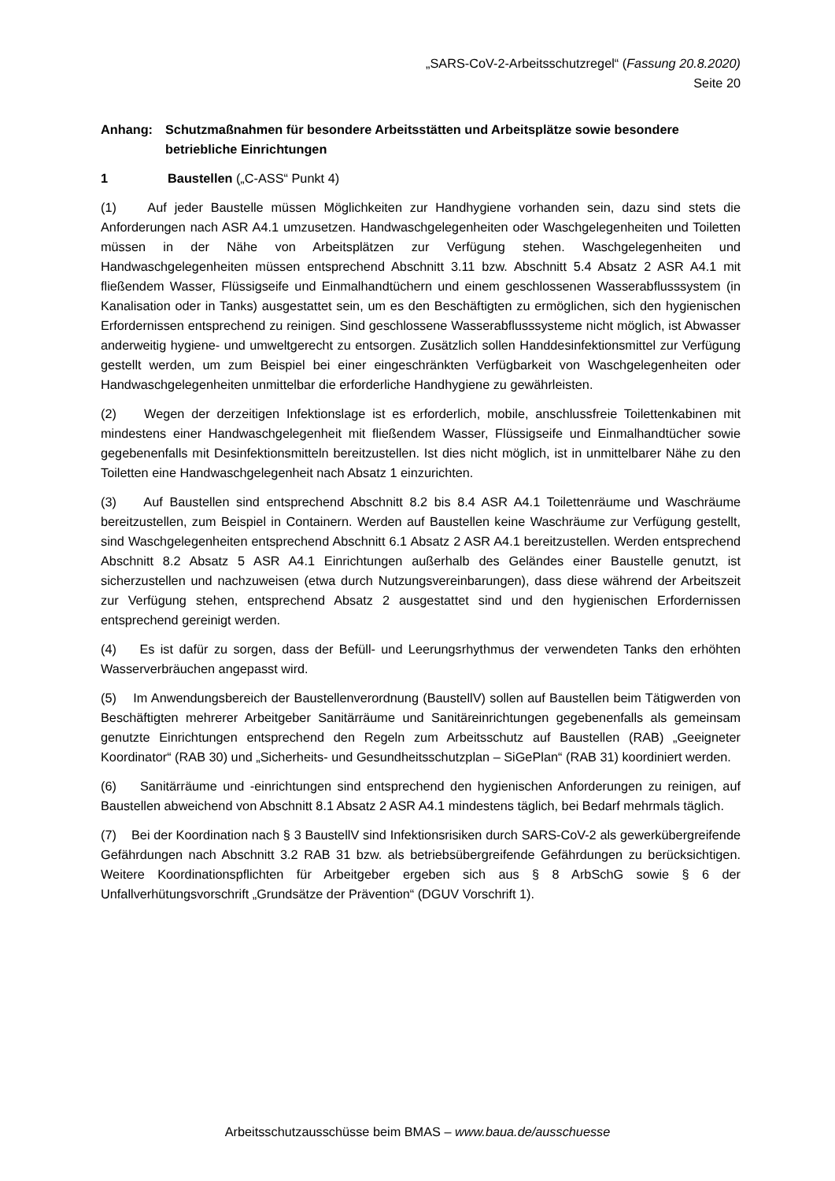„SARS-CoV-2-Arbeitsschutzregel“ (Fassung 20.8.2020)
Seite 20
Anhang: Schutzmaßnahmen für besondere Arbeitsstätten und Arbeitsplätze sowie besondere betriebliche Einrichtungen
1 Baustellen („C-ASS“ Punkt 4)
(1) Auf jeder Baustelle müssen Möglichkeiten zur Handhygiene vorhanden sein, dazu sind stets die Anforderungen nach ASR A4.1 umzusetzen. Handwaschgelegenheiten oder Waschgelegenheiten und Toiletten müssen in der Nähe von Arbeitsplätzen zur Verfügung stehen. Waschgelegenheiten und Handwaschgelegenheiten müssen entsprechend Abschnitt 3.11 bzw. Abschnitt 5.4 Absatz 2 ASR A4.1 mit fließendem Wasser, Flüssigseife und Einmalhandtüchern und einem geschlossenen Wasserabflusssystem (in Kanalisation oder in Tanks) ausgestattet sein, um es den Beschäftigten zu ermöglichen, sich den hygienischen Erfordernissen entsprechend zu reinigen. Sind geschlossene Wasserabflusssysteme nicht möglich, ist Abwasser anderweitig hygiene- und umweltgerecht zu entsorgen. Zusätzlich sollen Handdesinfektionsmittel zur Verfügung gestellt werden, um zum Beispiel bei einer eingeschränkten Verfügbarkeit von Waschgelegenheiten oder Handwaschgelegenheiten unmittelbar die erforderliche Handhygiene zu gewährleisten.
(2) Wegen der derzeitigen Infektionslage ist es erforderlich, mobile, anschlussfreie Toilettenkabinen mit mindestens einer Handwaschgelegenheit mit fließendem Wasser, Flüssigseife und Einmalhandtücher sowie gegebenenfalls mit Desinfektionsmitteln bereitzustellen. Ist dies nicht möglich, ist in unmittelbarer Nähe zu den Toiletten eine Handwaschgelegenheit nach Absatz 1 einzurichten.
(3) Auf Baustellen sind entsprechend Abschnitt 8.2 bis 8.4 ASR A4.1 Toilettenräume und Waschräume bereitzustellen, zum Beispiel in Containern. Werden auf Baustellen keine Waschräume zur Verfügung gestellt, sind Waschgelegenheiten entsprechend Abschnitt 6.1 Absatz 2 ASR A4.1 bereitzustellen. Werden entsprechend Abschnitt 8.2 Absatz 5 ASR A4.1 Einrichtungen außerhalb des Geländes einer Baustelle genutzt, ist sicherzustellen und nachzuweisen (etwa durch Nutzungsvereinbarungen), dass diese während der Arbeitszeit zur Verfügung stehen, entsprechend Absatz 2 ausgestattet sind und den hygienischen Erfordernissen entsprechend gereinigt werden.
(4) Es ist dafür zu sorgen, dass der Befüll- und Leerungsrhythmus der verwendeten Tanks den erhöhten Wasserverbräuchen angepasst wird.
(5) Im Anwendungsbereich der Baustellenverordnung (BaustellV) sollen auf Baustellen beim Tätigwerden von Beschäftigten mehrerer Arbeitgeber Sanitärräume und Sanitäreinrichtungen gegebenenfalls als gemeinsam genutzte Einrichtungen entsprechend den Regeln zum Arbeitsschutz auf Baustellen (RAB) „Geeigneter Koordinator“ (RAB 30) und „Sicherheits- und Gesundheitsschutzplan – SiGePlan“ (RAB 31) koordiniert werden.
(6) Sanitärräume und -einrichtungen sind entsprechend den hygienischen Anforderungen zu reinigen, auf Baustellen abweichend von Abschnitt 8.1 Absatz 2 ASR A4.1 mindestens täglich, bei Bedarf mehrmals täglich.
(7) Bei der Koordination nach § 3 BaustellV sind Infektionsrisiken durch SARS-CoV-2 als gewerkübergreifende Gefährdungen nach Abschnitt 3.2 RAB 31 bzw. als betriebsübergreifende Gefährdungen zu berücksichtigen. Weitere Koordinationspflichten für Arbeitgeber ergeben sich aus § 8 ArbSchG sowie § 6 der Unfallverhütungsvorschrift „Grundsätze der Prävention“ (DGUV Vorschrift 1).
Arbeitsschutzausschüsse beim BMAS – www.baua.de/ausschuesse